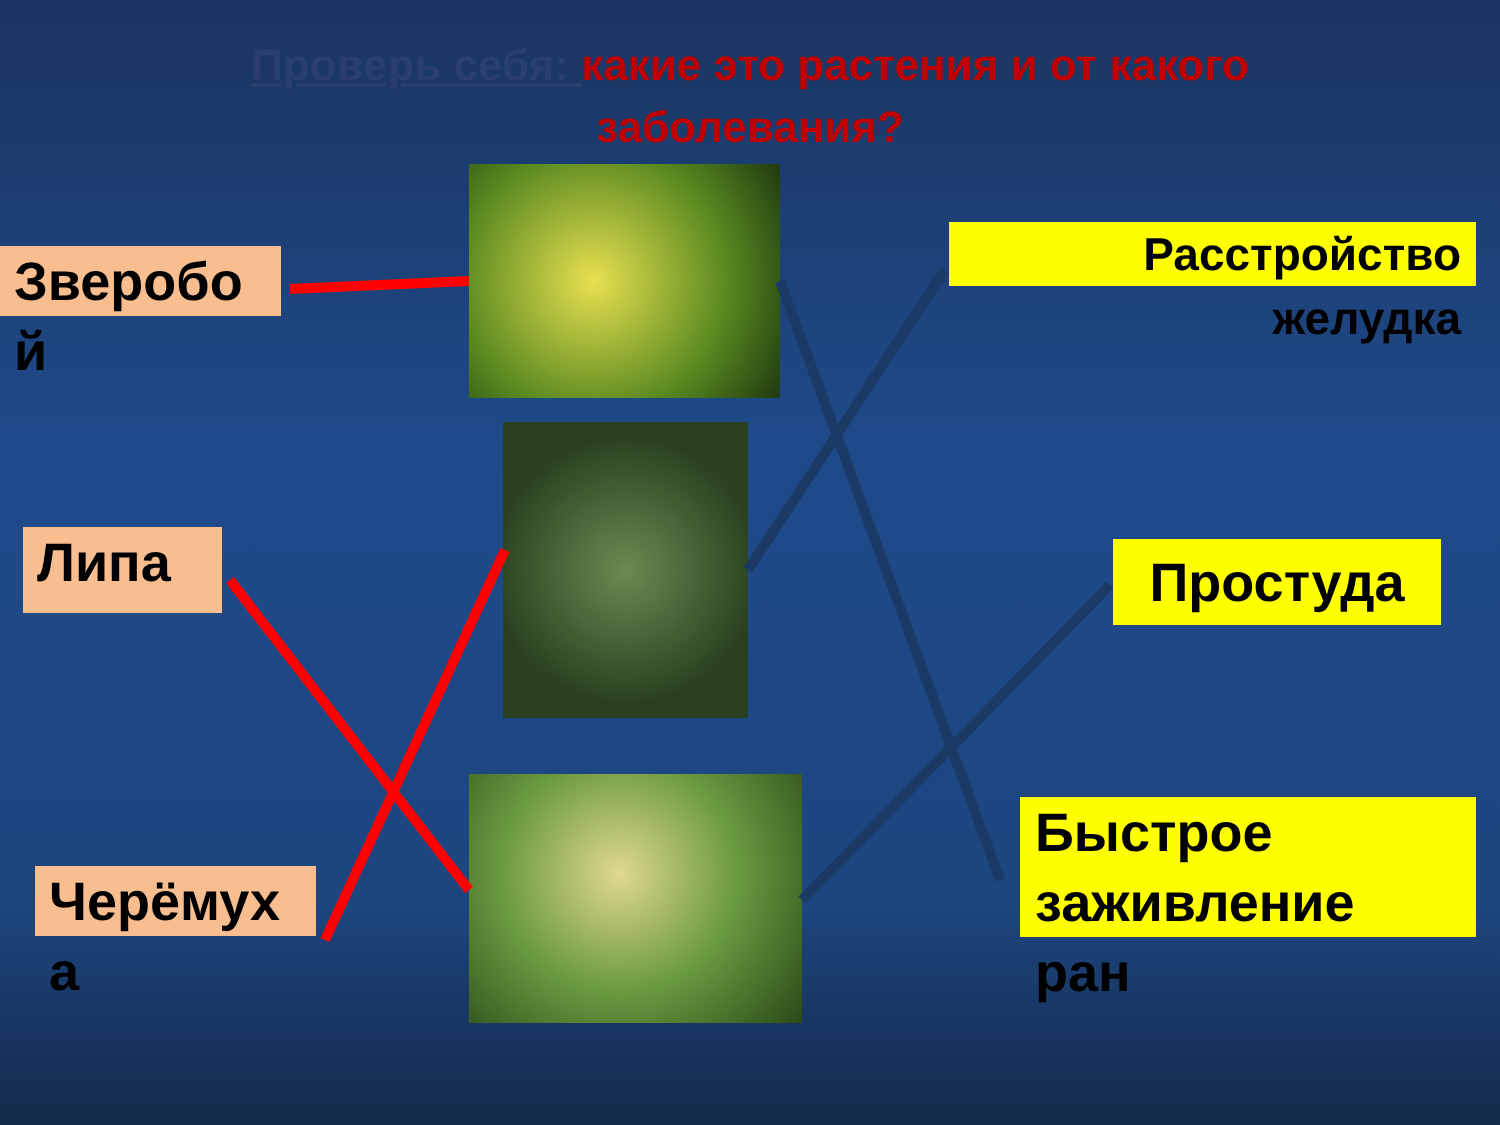Проверь себя: какие это растения и от какого
заболевания?
Зверобо
й
Липа
Черёмух
а
Расстройство
желудка
Простуда
Быстрое
заживление
ран